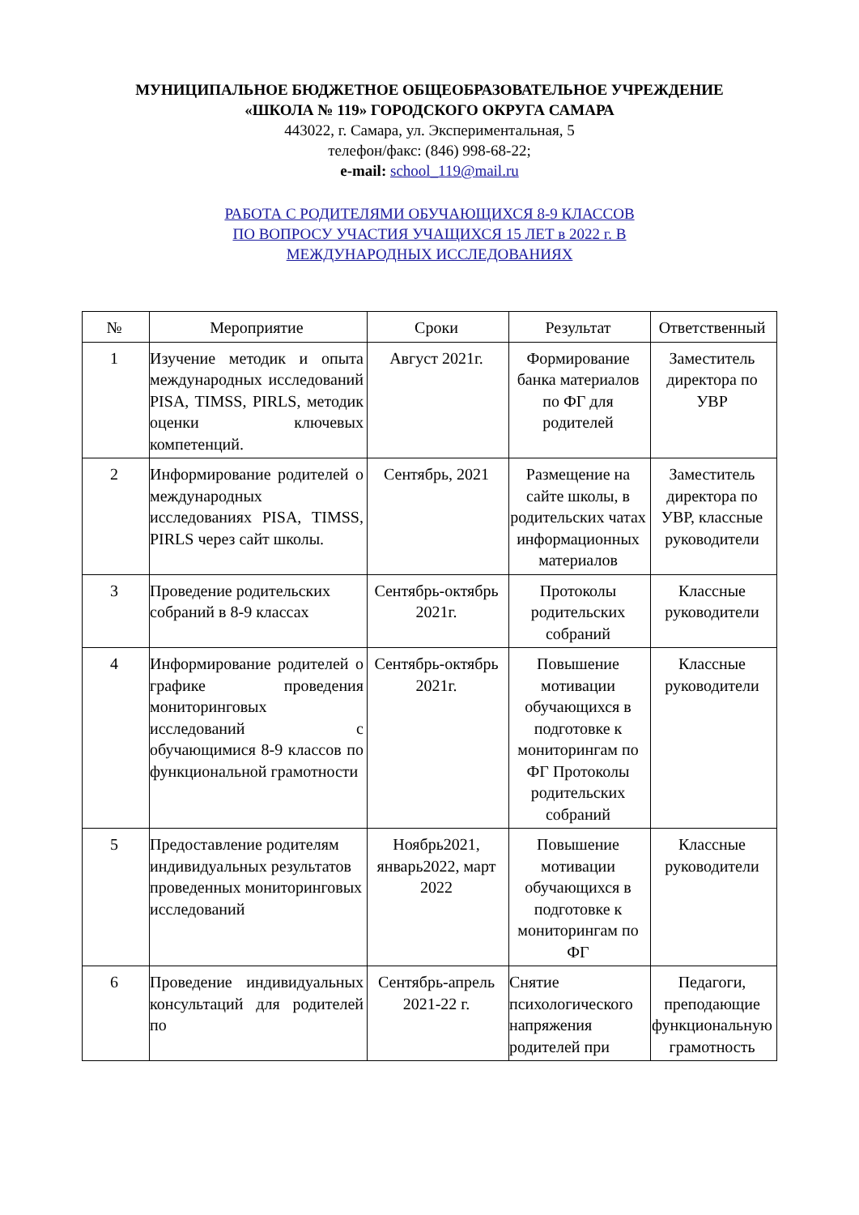МУНИЦИПАЛЬНОЕ БЮДЖЕТНОЕ ОБЩЕОБРАЗОВАТЕЛЬНОЕ УЧРЕЖДЕНИЕ
«ШКОЛА № 119» ГОРОДСКОГО ОКРУГА САМАРА
443022, г. Самара, ул. Экспериментальная, 5
телефон/факс: (846) 998-68-22;
e-mail: school_119@mail.ru
РАБОТА С РОДИТЕЛЯМИ ОБУЧАЮЩИХСЯ 8-9 КЛАССОВ
ПО ВОПРОСУ УЧАСТИЯ УЧАЩИХСЯ 15 ЛЕТ в 2022 г. В
МЕЖДУНАРОДНЫХ ИССЛЕДОВАНИЯХ
| № | Мероприятие | Сроки | Результат | Ответственный |
| --- | --- | --- | --- | --- |
| 1 | Изучение методик и опыта международных исследований PISA, TIMSS, PIRLS, методик оценки ключевых компетенций. | Август 2021г. | Формирование банка материалов по ФГ для родителей | Заместитель директора по УВР |
| 2 | Информирование родителей о международных исследованиях PISA, TIMSS, PIRLS через сайт школы. | Сентябрь, 2021 | Размещение на сайте школы, в родительских чатах информационных материалов | Заместитель директора по УВР, классные руководители |
| 3 | Проведение родительских собраний в 8-9 классах | Сентябрь-октябрь 2021г. | Протоколы родительских собраний | Классные руководители |
| 4 | Информирование родителей о графике проведения мониторинговых исследований с обучающимися 8-9 классов по функциональной грамотности | Сентябрь-октябрь 2021г. | Повышение мотивации обучающихся в подготовке к мониторингам по ФГ Протоколы родительских собраний | Классные руководители |
| 5 | Предоставление родителям индивидуальных результатов проведенных мониторинговых исследований | Ноябрь2021, январь2022, март 2022 | Повышение мотивации обучающихся в подготовке к мониторингам по ФГ | Классные руководители |
| 6 | Проведение индивидуальных консультаций для родителей по | Сентябрь-апрель 2021-22 г. | Снятие психологического напряжения родителей при | Педагоги, преподающие функциональную грамотность |